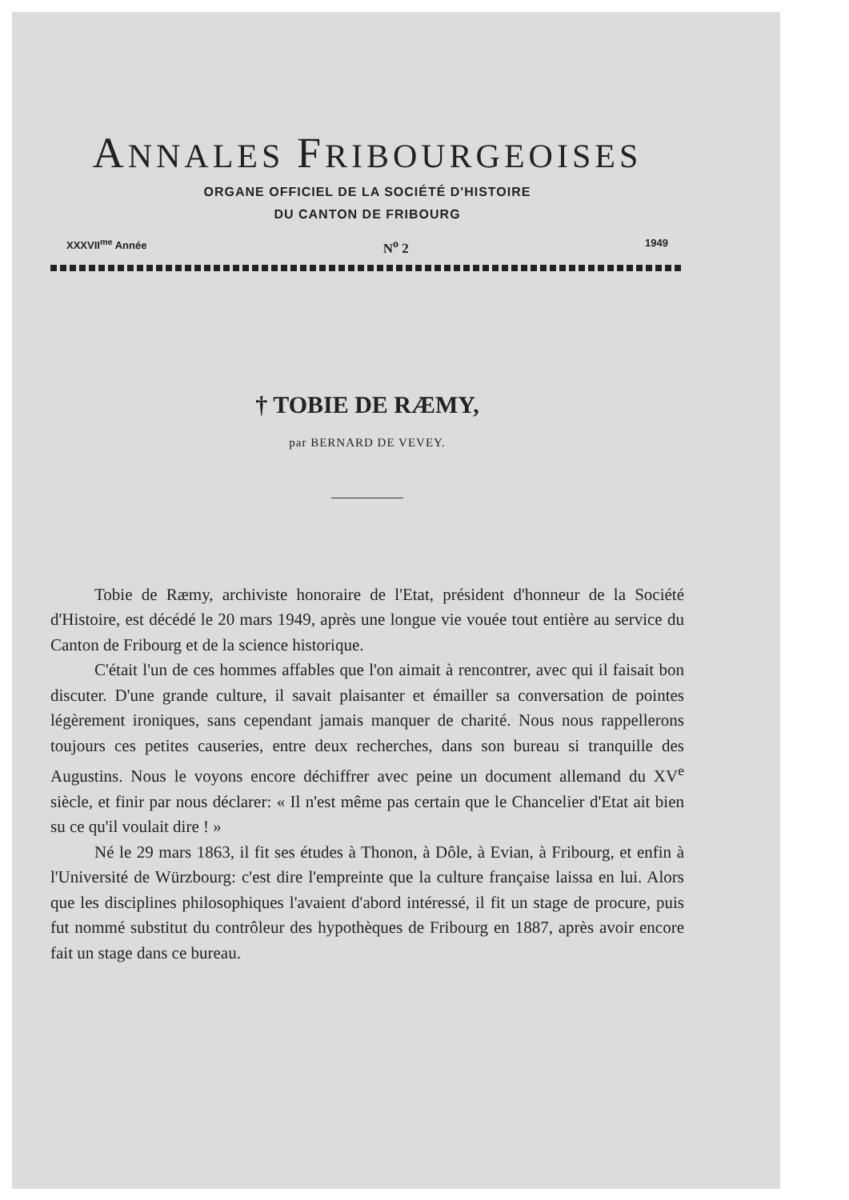ANNALES FRIBOURGEOISES
ORGANE OFFICIEL DE LA SOCIÉTÉ D'HISTOIRE
DU CANTON DE FRIBOURG
XXXVII<sup>me</sup> Année N<sup>o</sup> 2 1949
† TOBIE DE RÆMY,
par BERNARD DE VEVEY.
Tobie de Ræmy, archiviste honoraire de l'Etat, président d'honneur de la Société d'Histoire, est décédé le 20 mars 1949, après une longue vie vouée tout entière au service du Canton de Fribourg et de la science historique.
C'était l'un de ces hommes affables que l'on aimait à rencontrer, avec qui il faisait bon discuter. D'une grande culture, il savait plaisanter et émailler sa conversation de pointes légèrement ironiques, sans cependant jamais manquer de charité. Nous nous rappellerons toujours ces petites causeries, entre deux recherches, dans son bureau si tranquille des Augustins. Nous le voyons encore déchiffrer avec peine un document allemand du XV<sup>e</sup> siècle, et finir par nous déclarer: « Il n'est même pas certain que le Chancelier d'Etat ait bien su ce qu'il voulait dire ! »
Né le 29 mars 1863, il fit ses études à Thonon, à Dôle, à Evian, à Fribourg, et enfin à l'Université de Würzbourg: c'est dire l'empreinte que la culture française laissa en lui. Alors que les disciplines philosophiques l'avaient d'abord intéressé, il fit un stage de procure, puis fut nommé substitut du contrôleur des hypothèques de Fribourg en 1887, après avoir encore fait un stage dans ce bureau.